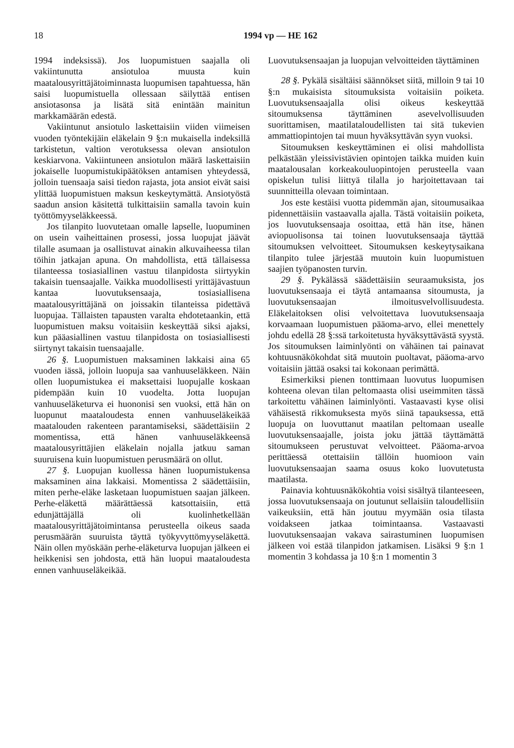18 1994 vp — HE 162
1994 indeksissä). Jos luopumistuen saajalla oli vakiintunutta ansiotuloa muusta kuin maatalousyrittäjätoiminnasta luopumisen tapahtuessa, hän saisi luopumistuella ollessaan säilyttää entisen ansiotasonsa ja lisätä sitä enintään mainitun markkamäärän edestä.
Vakiintunut ansiotulo laskettaisiin viiden viimeisen vuoden työntekijäin eläkelain 9 §:n mukaisella indeksillä tarkistetun, valtion verotuksessa olevan ansiotulon keskiarvona. Vakiintuneen ansiotulon määrä laskettaisiin jokaiselle luopumistukipäätöksen antamisen yhteydessä, jolloin tuensaaja saisi tiedon rajasta, jota ansiot eivät saisi ylittää luopumistuen maksun keskeytymättä. Ansiotyöstä saadun ansion käsitettä tulkittaisiin samalla tavoin kuin työttömyyseläkkeessä.
Jos tilanpito luovutetaan omalle lapselle, luopuminen on usein vaiheittainen prosessi, jossa luopujat jäävät tilalle asumaan ja osallistuvat ainakin alkuvaiheessa tilan töihin jatkajan apuna. On mahdollista, että tällaisessa tilanteessa tosiasiallinen vastuu tilanpidosta siirtyykin takaisin tuensaajalle. Vaikka muodollisesti yrittäjävastuun kantaa luovutuksensaaja, tosiasiallisena maatalousyrittäjänä on joissakin tilanteissa pidettävä luopujaa. Tällaisten tapausten varalta ehdotetaankin, että luopumistuen maksu voitaisiin keskeyttää siksi ajaksi, kun pääasiallinen vastuu tilanpidosta on tosiasiallisesti siirtynyt takaisin tuensaajalle.
26 §. Luopumistuen maksaminen lakkaisi aina 65 vuoden iässä, jolloin luopuja saa vanhuuseläkkeen. Näin ollen luopumistukea ei maksettaisi luopujalle koskaan pidempään kuin 10 vuodelta. Jotta luopujan vanhuuseläketurva ei huononisi sen vuoksi, että hän on luopunut maataloudesta ennen vanhuuseläkeikää maatalouden rakenteen parantamiseksi, säädettäisiin 2 momentissa, että hänen vanhuuseläkkeensä maatalousyrittäjien eläkelain nojalla jatkuu saman suuruisena kuin luopumistuen perusmäärä on ollut.
27 §. Luopujan kuollessa hänen luopumistukensa maksaminen aina lakkaisi. Momentissa 2 säädettäisiin, miten perhe-eläke lasketaan luopumistuen saajan jälkeen. Perhe-eläkettä määrättäessä katsottaisiin, että edunjättäjällä oli kuolinhetkellään maatalousyrittäjätoimintansa perusteella oikeus saada perusmäärän suuruista täyttä työkyvyttömyyseläkettä. Näin ollen myöskään perhe-eläketurva luopujan jälkeen ei heikkenisi sen johdosta, että hän luopui maataloudesta ennen vanhuuseläkeikää.
Luovutuksensaajan ja luopujan velvoitteiden täyttäminen
28 §. Pykälä sisältäisi säännökset siitä, milloin 9 tai 10 §:n mukaisista sitoumuksista voitaisiin poiketa. Luovutuksensaajalla olisi oikeus keskeyttää sitoumuksensa täyttäminen asevelvollisuuden suorittamisen, maatilataloudellisten tai sitä tukevien ammattiopintojen tai muun hyväksyttävän syyn vuoksi.
Sitoumuksen keskeyttäminen ei olisi mahdollista pelkästään yleissivistävien opintojen taikka muiden kuin maatalousalan korkeakouluopintojen perusteella vaan opiskelun tulisi liittyä tilalla jo harjoitettavaan tai suunnitteilla olevaan toimintaan.
Jos este kestäisi vuotta pidemmän ajan, sitoumusaikaa pidennettäisiin vastaavalla ajalla. Tästä voitaisiin poiketa, jos luovutuksensaaja osoittaa, että hän itse, hänen aviopuolisonsa tai toinen luovutuksensaaja täyttää sitoumuksen velvoitteet. Sitoumuksen keskeytysaikana tilanpito tulee järjestää muutoin kuin luopumistuen saajien työpanosten turvin.
29 §. Pykälässä säädettäisiin seuraamuksista, jos luovutuksensaaja ei täytä antamaansa sitoumusta, ja luovutuksensaajan ilmoitusvelvollisuudesta. Eläkelaitoksen olisi velvoitettava luovutuksensaaja korvaamaan luopumistuen pääoma-arvo, ellei menettely johdu edellä 28 §:ssä tarkoitetusta hyväksyttävästä syystä. Jos sitoumuksen laiminlyönti on vähäinen tai painavat kohtuusnäkökohdat sitä muutoin puoltavat, pääoma-arvo voitaisiin jättää osaksi tai kokonaan perimättä.
Esimerkiksi pienen tonttimaan luovutus luopumisen kohteena olevan tilan peltomaasta olisi useimmiten tässä tarkoitettu vähäinen laiminlyönti. Vastaavasti kyse olisi vähäisestä rikkomuksesta myös siinä tapauksessa, että luopuja on luovuttanut maatilan peltomaan usealle luovutuksensaajalle, joista joku jättää täyttämättä sitoumukseen perustuvat velvoitteet. Pääoma-arvoa perittäessä otettaisiin tällöin huomioon vain luovutuksensaajan saama osuus koko luovutetusta maatilasta.
Painavia kohtuusnäkökohtia voisi sisältyä tilanteeseen, jossa luovutuksensaaja on joutunut sellaisiin taloudellisiin vaikeuksiin, että hän joutuu myymään osia tilasta voidakseen jatkaa toimintaansa. Vastaavasti luovutuksensaajan vakava sairastuminen luopumisen jälkeen voi estää tilanpidon jatkamisen. Lisäksi 9 §:n 1 momentin 3 kohdassa ja 10 §:n 1 momentin 3